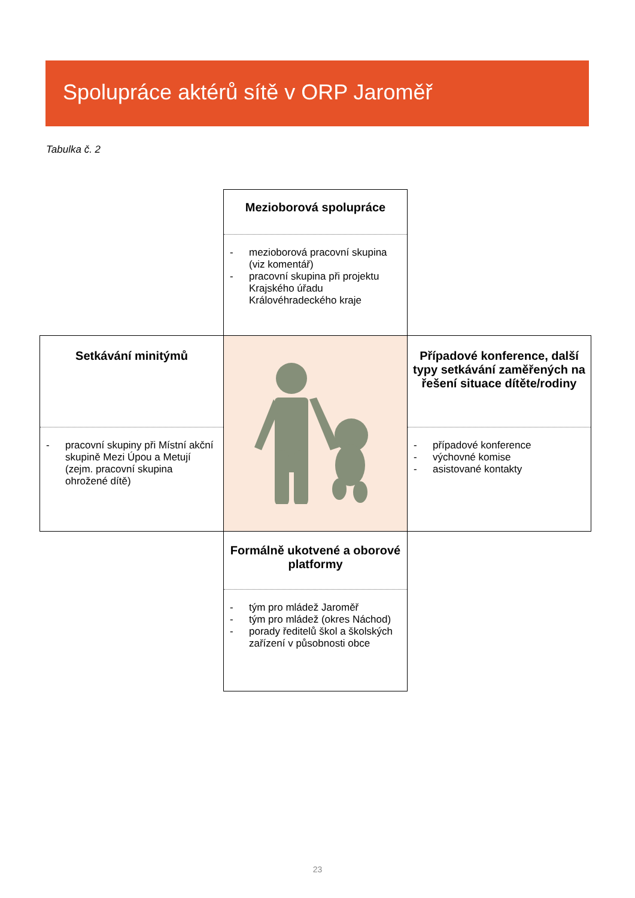Spolupráce aktérů sítě v ORP Jaroměř
Tabulka č. 2
| | Mezioborová spolupráce - mezioborová pracovní skupina (viz komentář) - pracovní skupina při projektu Krajského úřadu Královéhradeckého kraje | |
| Setkávání minitýmů - pracovní skupiny při Místní akční skupině Mezi Úpou a Metují (zejm. pracovní skupina ohrožené dítě) | | Případové konference, další typy setkávání zaměřených na řešení situace dítěte/rodiny - případové konference - výchovné komise - asistované kontakty |
| | Formálně ukotvené a oborové platformy - tým pro mládež Jaroměř - tým pro mládež (okres Náchod) - porady ředitelů škol a školských zařízení v působnosti obce | |
23